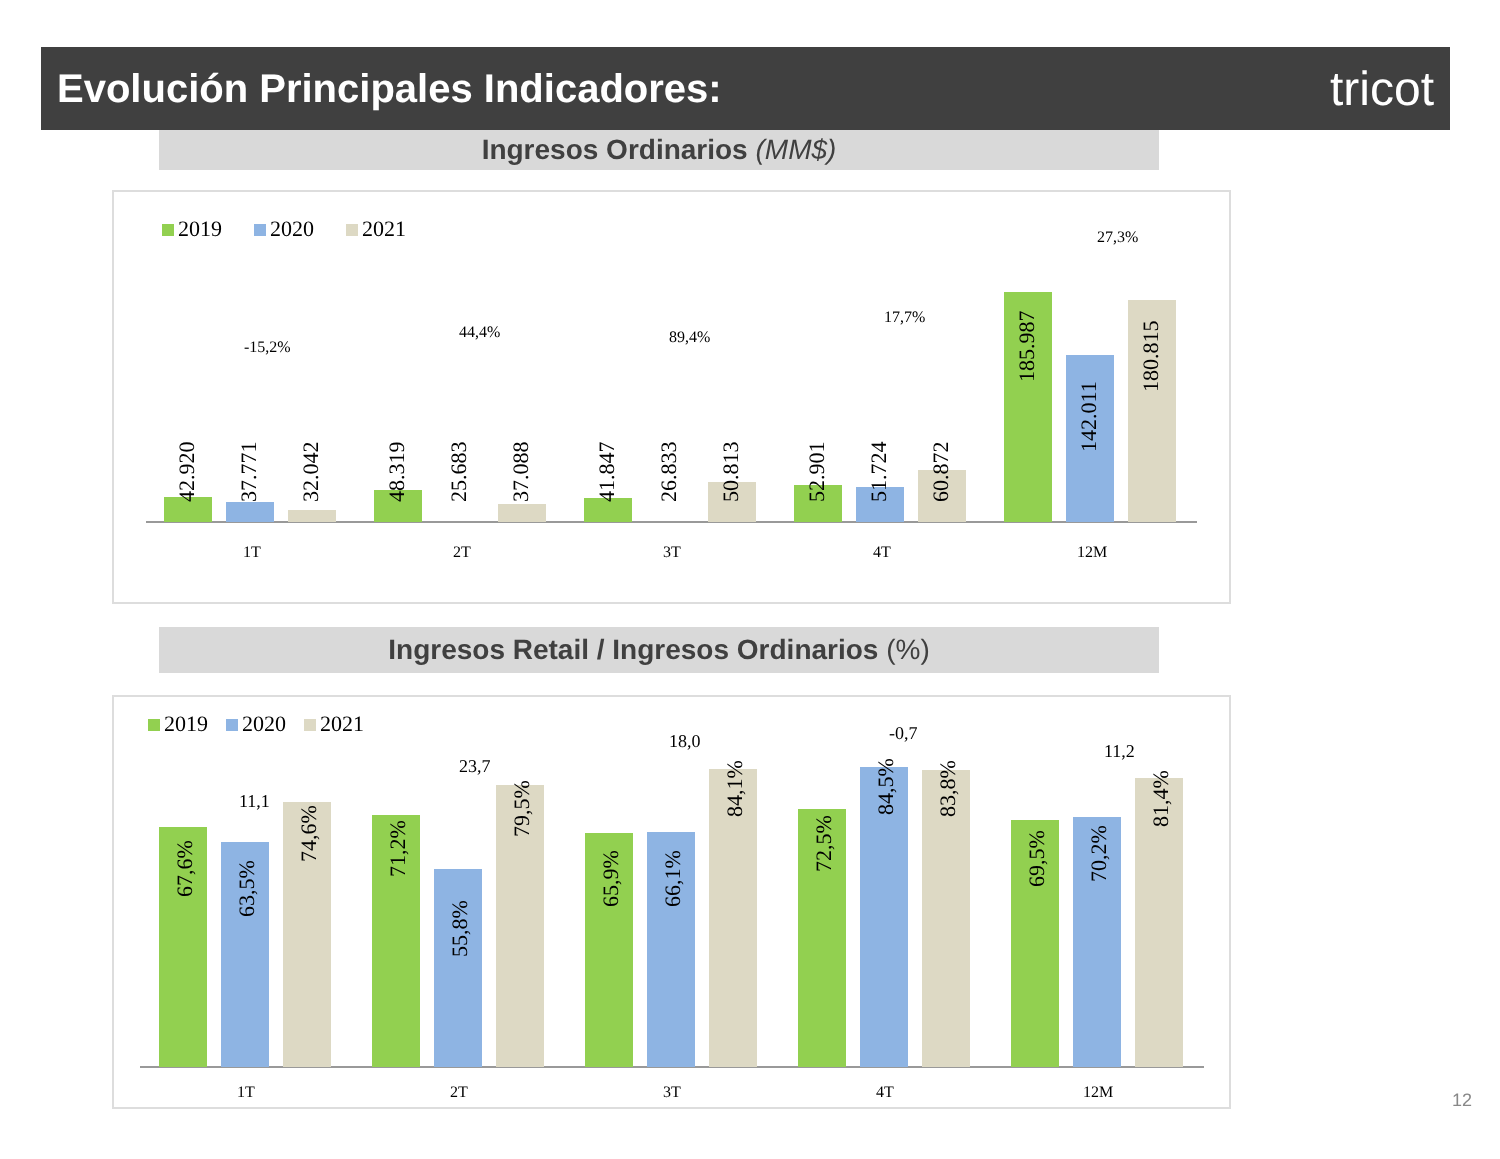Evolución Principales Indicadores:
tricot
Ingresos Ordinarios (MM$)
2019
2020
2021
1T
2T
3T
4T
12M
-15,2%
44,4%
89,4%
17,7%
27,3%
42.920
37.771
32.042
48.319
25.683
37.088
41.847
26.833
50.813
52.901
51.724
60.872
185.987
142.011
180.815
Ingresos Retail / Ingresos Ordinarios (%)
2019
2020
2021
1T
2T
3T
4T
12M
11,1
23,7
18,0
-0,7
11,2
67,6%
63,5%
74,6%
71,2%
55,8%
79,5%
65,9%
66,1%
84,1%
72,5%
84,5%
83,8%
69,5%
70,2%
81,4%
12